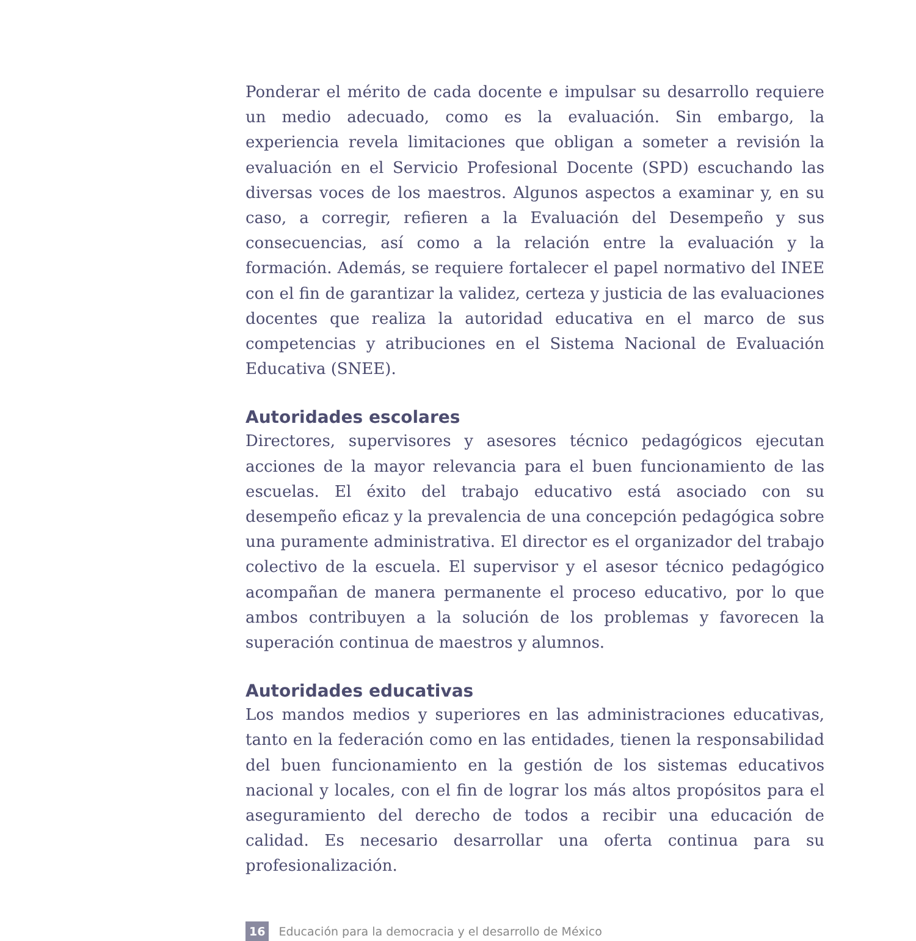Ponderar el mérito de cada docente e impulsar su desarrollo requiere un medio adecuado, como es la evaluación. Sin embargo, la experiencia revela limitaciones que obligan a someter a revisión la evaluación en el Servicio Profesional Docente (SPD) escuchando las diversas voces de los maestros. Algunos aspectos a examinar y, en su caso, a corregir, refieren a la Evaluación del Desempeño y sus consecuencias, así como a la relación entre la evaluación y la formación. Además, se requiere fortalecer el papel normativo del INEE con el fin de garantizar la validez, certeza y justicia de las evaluaciones docentes que realiza la autoridad educativa en el marco de sus competencias y atribuciones en el Sistema Nacional de Evaluación Educativa (SNEE).
Autoridades escolares
Directores, supervisores y asesores técnico pedagógicos ejecutan acciones de la mayor relevancia para el buen funcionamiento de las escuelas. El éxito del trabajo educativo está asociado con su desempeño eficaz y la prevalencia de una concepción pedagógica sobre una puramente administrativa. El director es el organizador del trabajo colectivo de la escuela. El supervisor y el asesor técnico pedagógico acompañan de manera permanente el proceso educativo, por lo que ambos contribuyen a la solución de los problemas y favorecen la superación continua de maestros y alumnos.
Autoridades educativas
Los mandos medios y superiores en las administraciones educativas, tanto en la federación como en las entidades, tienen la responsabilidad del buen funcionamiento en la gestión de los sistemas educativos nacional y locales, con el fin de lograr los más altos propósitos para el aseguramiento del derecho de todos a recibir una educación de calidad. Es necesario desarrollar una oferta continua para su profesionalización.
16 Educación para la democracia y el desarrollo de México